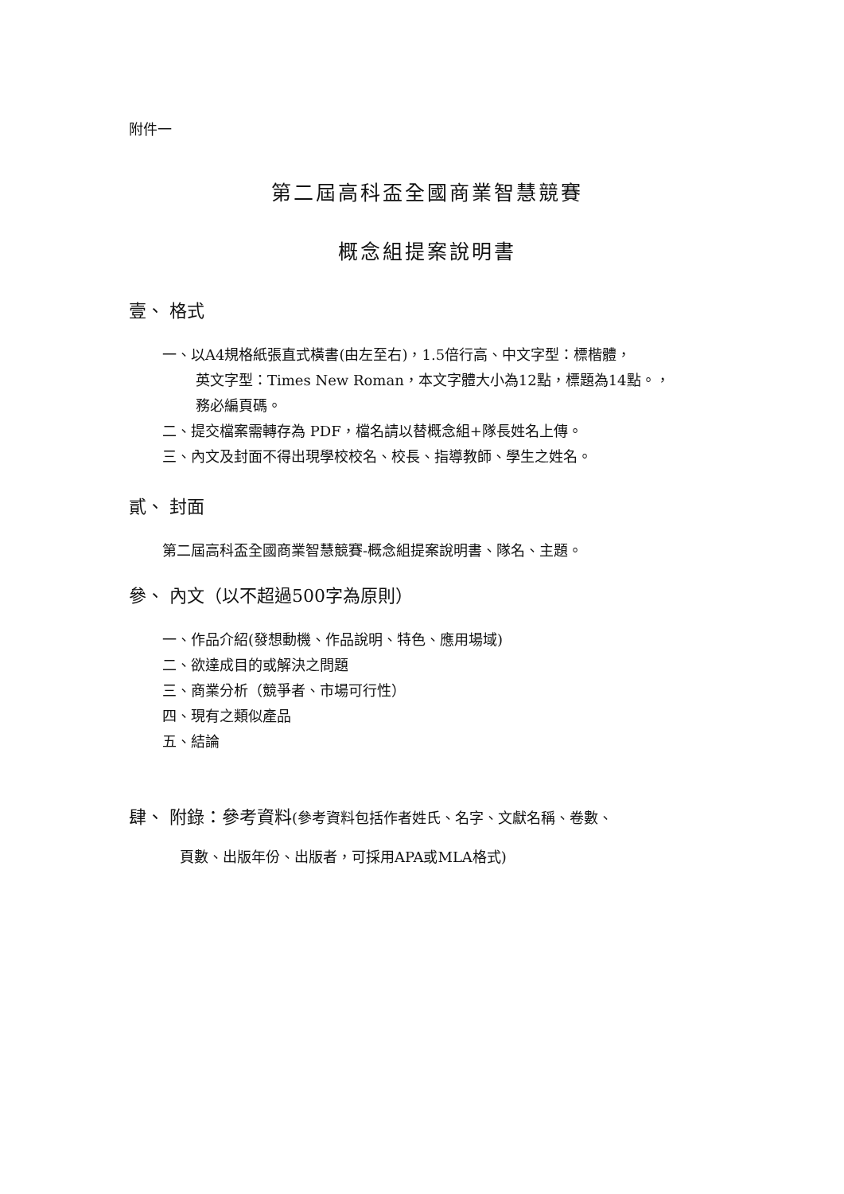附件一
第二屆高科盃全國商業智慧競賽
概念組提案說明書
壹、 格式
一、以A4規格紙張直式橫書(由左至右)，1.5倍行高、中文字型：標楷體，
英文字型：Times New Roman，本文字體大小為12點，標題為14點。，
務必編頁碼。
二、提交檔案需轉存為 PDF，檔名請以替概念組+隊長姓名上傳。
三、內文及封面不得出現學校校名、校長、指導教師、學生之姓名。
貳、 封面
第二屆高科盃全國商業智慧競賽-概念組提案說明書、隊名、主題。
參、 內文（以不超過500字為原則）
一、作品介紹(發想動機、作品說明、特色、應用場域)
二、欲達成目的或解決之問題
三、商業分析（競爭者、市場可行性）
四、現有之類似產品
五、結論
肆、 附錄：參考資料(參考資料包括作者姓氏、名字、文獻名稱、卷數、
頁數、出版年份、出版者，可採用APA或MLA格式)